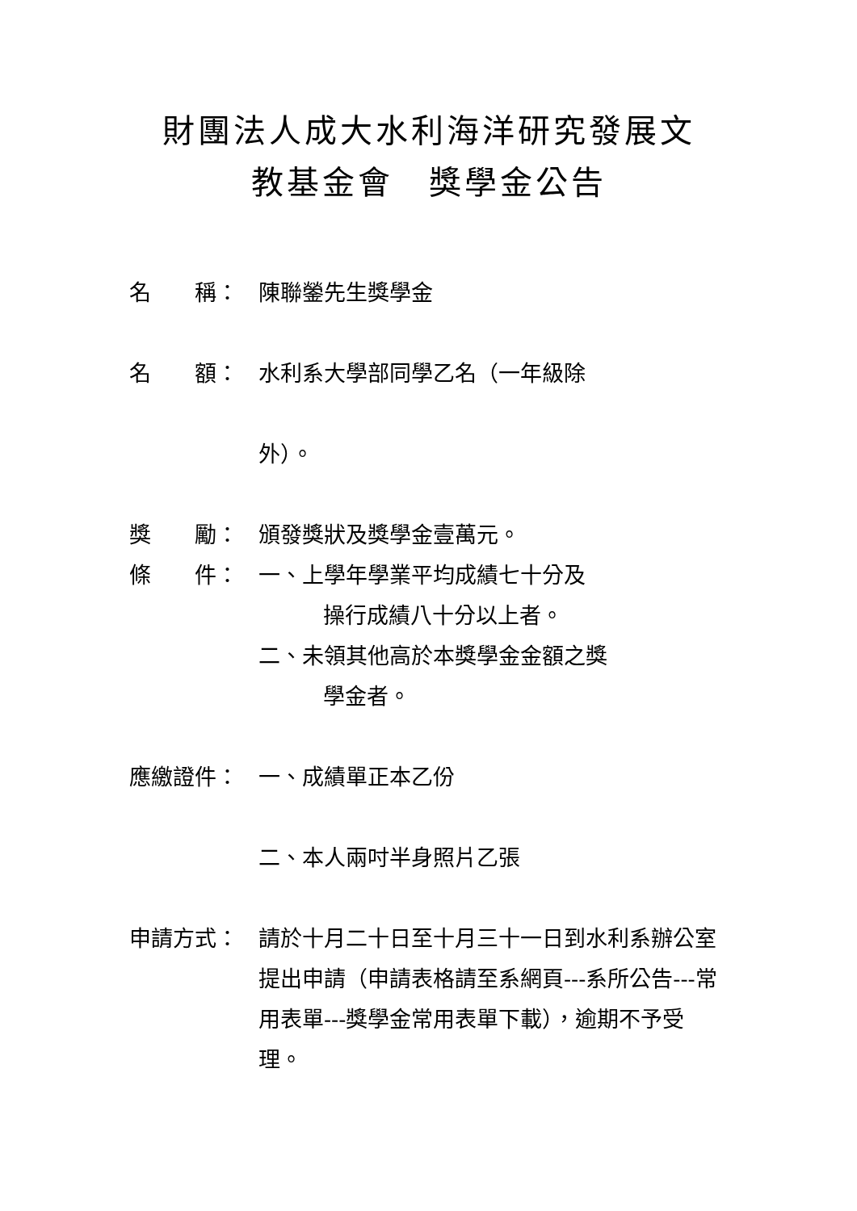財團法人成大水利海洋研究發展文
教基金會　獎學金公告
名　　稱： 陳聯鎣先生獎學金
名　　額： 水利系大學部同學乙名（一年級除
外）。
獎　　勵： 頒發獎狀及獎學金壹萬元。
條　　件： 一、上學年學業平均成績七十分及
操行成績八十分以上者。
二、未領其他高於本獎學金金額之獎
學金者。
應繳證件： 一、成績單正本乙份
二、本人兩吋半身照片乙張
申請方式： 請於十月二十日至十月三十一日到水利系辦公室提出申請（申請表格請至系網頁---系所公告---常用表單---獎學金常用表單下載），逾期不予受理。